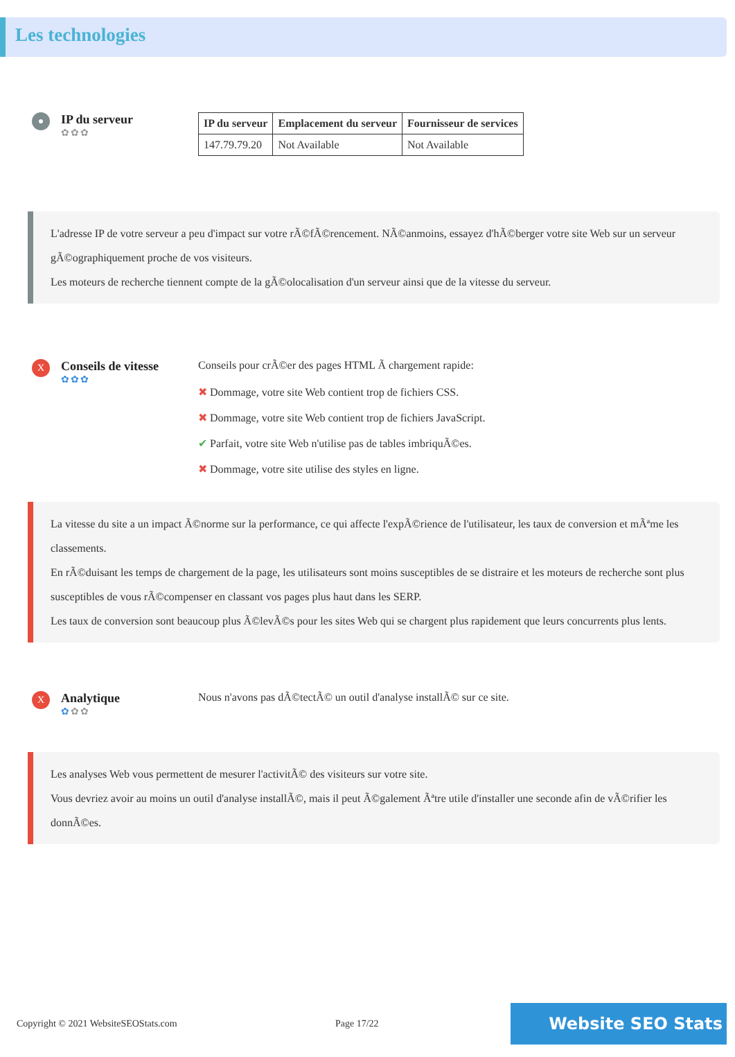Les technologies
●
IP du serveur
✿✿✿
| IP du serveur | Emplacement du serveur | Fournisseur de services |
| --- | --- | --- |
| 147.79.79.20 | Not Available | Not Available |
L'adresse IP de votre serveur a peu d'impact sur votre rÃ©fÃ©rencement. NÃ©anmoins, essayez d'hÃ©berger votre site Web sur un serveur gÃ©ographiquement proche de vos visiteurs.
Les moteurs de recherche tiennent compte de la gÃ©olocalisation d'un serveur ainsi que de la vitesse du serveur.
X
Conseils de vitesse
✿✿✿
Conseils pour crÃ©er des pages HTML Ã chargement rapide:
✖ Dommage, votre site Web contient trop de fichiers CSS.
✖ Dommage, votre site Web contient trop de fichiers JavaScript.
✔ Parfait, votre site Web n'utilise pas de tables imbriquÃ©es.
✖ Dommage, votre site utilise des styles en ligne.
La vitesse du site a un impact Ã©norme sur la performance, ce qui affecte l'expÃ©rience de l'utilisateur, les taux de conversion et mÃªme les classements.
En rÃ©duisant les temps de chargement de la page, les utilisateurs sont moins susceptibles de se distraire et les moteurs de recherche sont plus susceptibles de vous rÃ©compenser en classant vos pages plus haut dans les SERP.
Les taux de conversion sont beaucoup plus Ã©levÃ©s pour les sites Web qui se chargent plus rapidement que leurs concurrents plus lents.
X
Analytique
✿✿✿
Nous n'avons pas dÃ©tectÃ© un outil d'analyse installÃ© sur ce site.
Les analyses Web vous permettent de mesurer l'activitÃ© des visiteurs sur votre site.
Vous devriez avoir au moins un outil d'analyse installÃ©, mais il peut Ã©galement Ãªtre utile d'installer une seconde afin de vÃ©rifier les donnÃ©es.
Copyright © 2021 WebsiteSEOStats.com Page 17/22 Website SEO Stats